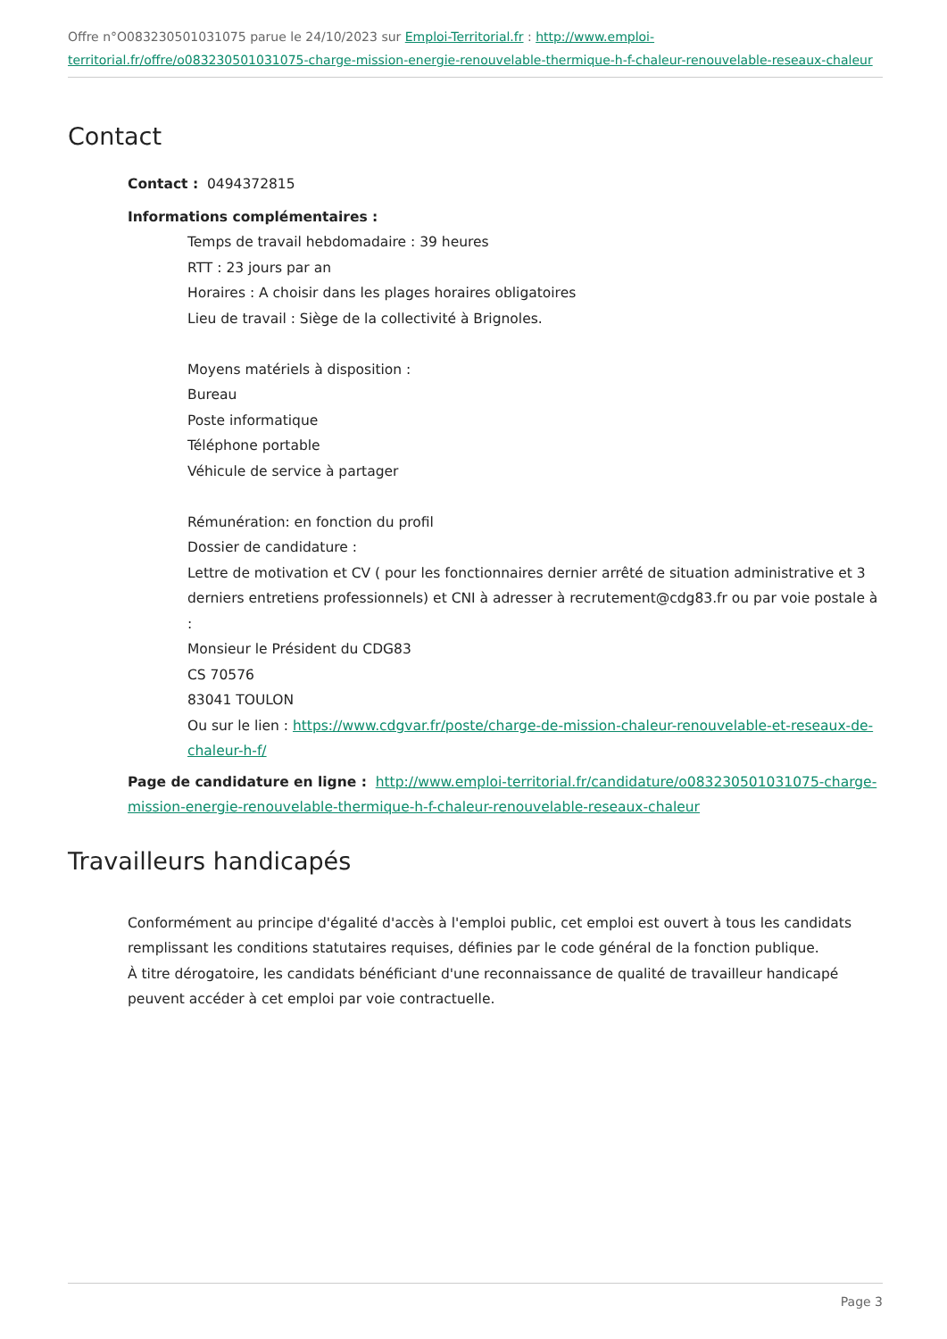Offre n°O083230501031075 parue le 24/10/2023 sur Emploi-Territorial.fr : http://www.emploi-territorial.fr/offre/o083230501031075-charge-mission-energie-renouvelable-thermique-h-f-chaleur-renouvelable-reseaux-chaleur
Contact
Contact : 0494372815
Informations complémentaires :
Temps de travail hebdomadaire : 39 heures
RTT : 23 jours par an
Horaires : A choisir dans les plages horaires obligatoires
Lieu de travail : Siège de la collectivité à Brignoles.
Moyens matériels à disposition :
Bureau
Poste informatique
Téléphone portable
Véhicule de service à partager
Rémunération: en fonction du profil
Dossier de candidature :
Lettre de motivation et CV ( pour les fonctionnaires dernier arrêté de situation administrative et 3 derniers entretiens professionnels) et CNI à adresser à recrutement@cdg83.fr ou par voie postale à :
Monsieur le Président du CDG83
CS 70576
83041 TOULON
Ou sur le lien : https://www.cdgvar.fr/poste/charge-de-mission-chaleur-renouvelable-et-reseaux-de-chaleur-h-f/
Page de candidature en ligne : http://www.emploi-territorial.fr/candidature/o083230501031075-charge-mission-energie-renouvelable-thermique-h-f-chaleur-renouvelable-reseaux-chaleur
Travailleurs handicapés
Conformément au principe d'égalité d'accès à l'emploi public, cet emploi est ouvert à tous les candidats remplissant les conditions statutaires requises, définies par le code général de la fonction publique.
À titre dérogatoire, les candidats bénéficiant d'une reconnaissance de qualité de travailleur handicapé peuvent accéder à cet emploi par voie contractuelle.
Page 3